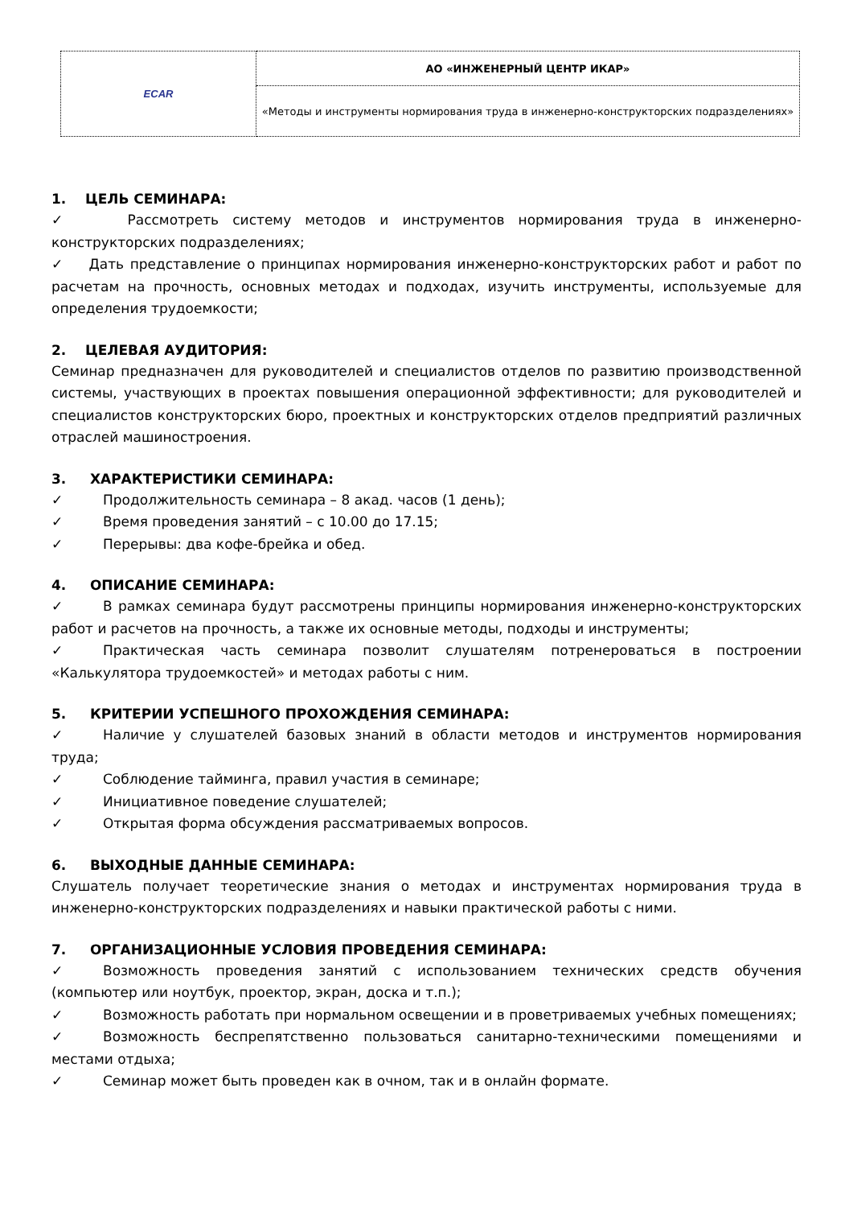| ECAR | АО «ИНЖЕНЕРНЫЙ ЦЕНТР ИКАР» |
| | «Методы и инструменты нормирования труда в инженерно-конструкторских подразделениях» |
1. ЦЕЛЬ СЕМИНАРА:
✓ Рассмотреть систему методов и инструментов нормирования труда в инженерно-конструкторских подразделениях;
✓ Дать представление о принципах нормирования инженерно-конструкторских работ и работ по расчетам на прочность, основных методах и подходах, изучить инструменты, используемые для определения трудоемкости;
2. ЦЕЛЕВАЯ АУДИТОРИЯ:
Семинар предназначен для руководителей и специалистов отделов по развитию производственной системы, участвующих в проектах повышения операционной эффективности; для руководителей и специалистов конструкторских бюро, проектных и конструкторских отделов предприятий различных отраслей машиностроения.
3. ХАРАКТЕРИСТИКИ СЕМИНАРА:
✓ Продолжительность семинара – 8 акад. часов (1 день);
✓ Время проведения занятий – с 10.00 до 17.15;
✓ Перерывы: два кофе-брейка и обед.
4. ОПИСАНИЕ СЕМИНАРА:
✓ В рамках семинара будут рассмотрены принципы нормирования инженерно-конструкторских работ и расчетов на прочность, а также их основные методы, подходы и инструменты;
✓ Практическая часть семинара позволит слушателям потренероваться в построении «Калькулятора трудоемкостей» и методах работы с ним.
5. КРИТЕРИИ УСПЕШНОГО ПРОХОЖДЕНИЯ СЕМИНАРА:
✓ Наличие у слушателей базовых знаний в области методов и инструментов нормирования труда;
✓ Соблюдение тайминга, правил участия в семинаре;
✓ Инициативное поведение слушателей;
✓ Открытая форма обсуждения рассматриваемых вопросов.
6. ВЫХОДНЫЕ ДАННЫЕ СЕМИНАРА:
Слушатель получает теоретические знания о методах и инструментах нормирования труда в инженерно-конструкторских подразделениях и навыки практической работы с ними.
7. ОРГАНИЗАЦИОННЫЕ УСЛОВИЯ ПРОВЕДЕНИЯ СЕМИНАРА:
✓ Возможность проведения занятий с использованием технических средств обучения (компьютер или ноутбук, проектор, экран, доска и т.п.);
✓ Возможность работать при нормальном освещении и в проветриваемых учебных помещениях;
✓ Возможность беспрепятственно пользоваться санитарно-техническими помещениями и местами отдыха;
✓ Семинар может быть проведен как в очном, так и в онлайн формате.